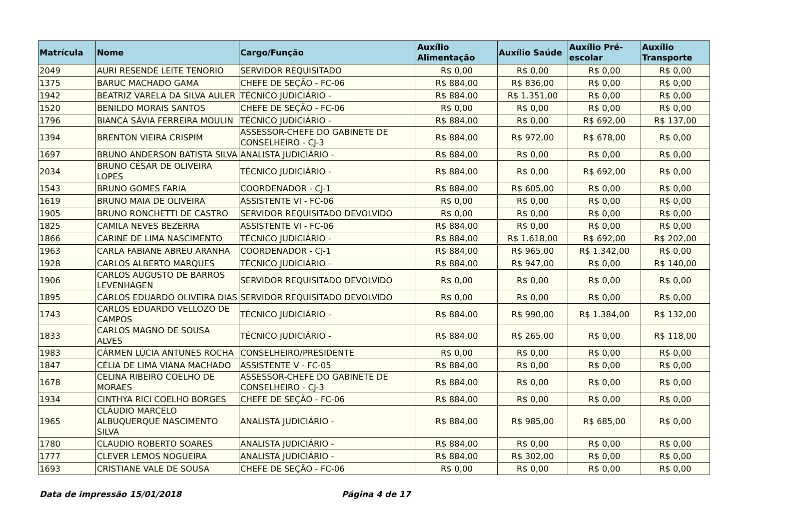| Matrícula | Nome | Cargo/Função | Auxílio Alimentação | Auxílio Saúde | Auxílio Pré-escolar | Auxílio Transporte |
| --- | --- | --- | --- | --- | --- | --- |
| 2049 | AURI RESENDE LEITE TENORIO | SERVIDOR REQUISITADO | R$ 0,00 | R$ 0,00 | R$ 0,00 | R$ 0,00 |
| 1375 | BARUC MACHADO GAMA | CHEFE DE SEÇÃO - FC-06 | R$ 884,00 | R$ 836,00 | R$ 0,00 | R$ 0,00 |
| 1942 | BEATRIZ VARELA DA SILVA AULER | TÉCNICO JUDICIÁRIO - | R$ 884,00 | R$ 1.351,00 | R$ 0,00 | R$ 0,00 |
| 1520 | BENILDO MORAIS SANTOS | CHEFE DE SEÇÃO - FC-06 | R$ 0,00 | R$ 0,00 | R$ 0,00 | R$ 0,00 |
| 1796 | BIANCA SÁVIA FERREIRA MOULIN | TÉCNICO JUDICIÁRIO - | R$ 884,00 | R$ 0,00 | R$ 692,00 | R$ 137,00 |
| 1394 | BRENTON VIEIRA CRISPIM | ASSESSOR-CHEFE DO GABINETE DE CONSELHEIRO - CJ-3 | R$ 884,00 | R$ 972,00 | R$ 678,00 | R$ 0,00 |
| 1697 | BRUNO ANDERSON BATISTA SILVA | ANALISTA JUDICIÁRIO - | R$ 884,00 | R$ 0,00 | R$ 0,00 | R$ 0,00 |
| 2034 | BRUNO CÉSAR DE OLIVEIRA LOPES | TÉCNICO JUDICIÁRIO - | R$ 884,00 | R$ 0,00 | R$ 692,00 | R$ 0,00 |
| 1543 | BRUNO GOMES FARIA | COORDENADOR - CJ-1 | R$ 884,00 | R$ 605,00 | R$ 0,00 | R$ 0,00 |
| 1619 | BRUNO MAIA DE OLIVEIRA | ASSISTENTE VI - FC-06 | R$ 0,00 | R$ 0,00 | R$ 0,00 | R$ 0,00 |
| 1905 | BRUNO RONCHETTI DE CASTRO | SERVIDOR REQUISITADO DEVOLVIDO | R$ 0,00 | R$ 0,00 | R$ 0,00 | R$ 0,00 |
| 1825 | CAMILA NEVES BEZERRA | ASSISTENTE VI - FC-06 | R$ 884,00 | R$ 0,00 | R$ 0,00 | R$ 0,00 |
| 1866 | CARINE DE LIMA NASCIMENTO | TÉCNICO JUDICIÁRIO - | R$ 884,00 | R$ 1.618,00 | R$ 692,00 | R$ 202,00 |
| 1963 | CARLA FABIANE ABREU ARANHA | COORDENADOR - CJ-1 | R$ 884,00 | R$ 965,00 | R$ 1.342,00 | R$ 0,00 |
| 1928 | CARLOS ALBERTO MARQUES | TÉCNICO JUDICIÁRIO - | R$ 884,00 | R$ 947,00 | R$ 0,00 | R$ 140,00 |
| 1906 | CARLOS AUGUSTO DE BARROS LEVENHAGEN | SERVIDOR REQUISITADO DEVOLVIDO | R$ 0,00 | R$ 0,00 | R$ 0,00 | R$ 0,00 |
| 1895 | CARLOS EDUARDO OLIVEIRA DIAS | SERVIDOR REQUISITADO DEVOLVIDO | R$ 0,00 | R$ 0,00 | R$ 0,00 | R$ 0,00 |
| 1743 | CARLOS EDUARDO VELLOZO DE CAMPOS | TÉCNICO JUDICIÁRIO - | R$ 884,00 | R$ 990,00 | R$ 1.384,00 | R$ 132,00 |
| 1833 | CARLOS MAGNO DE SOUSA ALVES | TÉCNICO JUDICIÁRIO - | R$ 884,00 | R$ 265,00 | R$ 0,00 | R$ 118,00 |
| 1983 | CÁRMEN LÚCIA ANTUNES ROCHA | CONSELHEIRO/PRESIDENTE | R$ 0,00 | R$ 0,00 | R$ 0,00 | R$ 0,00 |
| 1847 | CÉLIA DE LIMA VIANA MACHADO | ASSISTENTE V - FC-05 | R$ 884,00 | R$ 0,00 | R$ 0,00 | R$ 0,00 |
| 1678 | CELINA RIBEIRO COELHO DE MORAES | ASSESSOR-CHEFE DO GABINETE DE CONSELHEIRO - CJ-3 | R$ 884,00 | R$ 0,00 | R$ 0,00 | R$ 0,00 |
| 1934 | CINTHYA RICI COELHO BORGES | CHEFE DE SEÇÃO - FC-06 | R$ 884,00 | R$ 0,00 | R$ 0,00 | R$ 0,00 |
| 1965 | CLÁUDIO MARCELO ALBUQUERQUE NASCIMENTO SILVA | ANALISTA JUDICIÁRIO - | R$ 884,00 | R$ 985,00 | R$ 685,00 | R$ 0,00 |
| 1780 | CLAUDIO ROBERTO SOARES | ANALISTA JUDICIÁRIO - | R$ 884,00 | R$ 0,00 | R$ 0,00 | R$ 0,00 |
| 1777 | CLEVER LEMOS NOGUEIRA | ANALISTA JUDICIÁRIO - | R$ 884,00 | R$ 302,00 | R$ 0,00 | R$ 0,00 |
| 1693 | CRISTIANE VALE DE SOUSA | CHEFE DE SEÇÃO - FC-06 | R$ 0,00 | R$ 0,00 | R$ 0,00 | R$ 0,00 |
Data de impressão 15/01/2018 Página 4 de 17